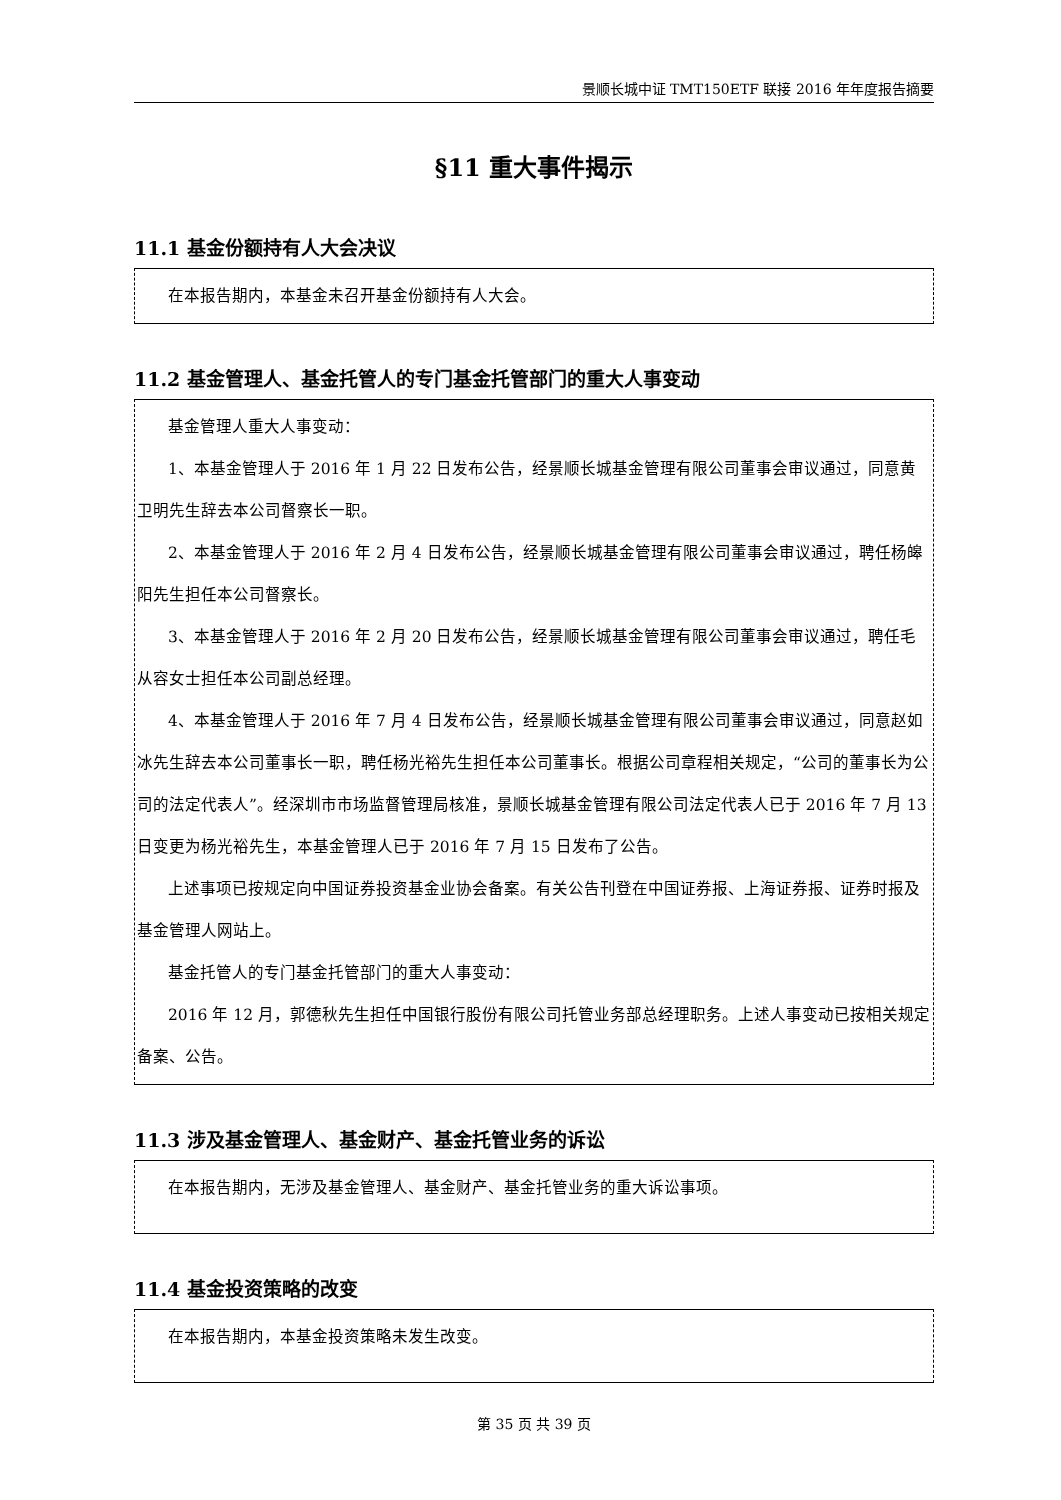景顺长城中证 TMT150ETF 联接 2016 年年度报告摘要
§11 重大事件揭示
11.1 基金份额持有人大会决议
在本报告期内，本基金未召开基金份额持有人大会。
11.2 基金管理人、基金托管人的专门基金托管部门的重大人事变动
基金管理人重大人事变动：
1、本基金管理人于 2016 年 1 月 22 日发布公告，经景顺长城基金管理有限公司董事会审议通过，同意黄卫明先生辞去本公司督察长一职。
2、本基金管理人于 2016 年 2 月 4 日发布公告，经景顺长城基金管理有限公司董事会审议通过，聘任杨皞阳先生担任本公司督察长。
3、本基金管理人于 2016 年 2 月 20 日发布公告，经景顺长城基金管理有限公司董事会审议通过，聘任毛从容女士担任本公司副总经理。
4、本基金管理人于 2016 年 7 月 4 日发布公告，经景顺长城基金管理有限公司董事会审议通过，同意赵如冰先生辞去本公司董事长一职，聘任杨光裕先生担任本公司董事长。根据公司章程相关规定，“公司的董事长为公司的法定代表人”。经深圳市市场监督管理局核准，景顺长城基金管理有限公司法定代表人已于 2016 年 7 月 13 日变更为杨光裕先生，本基金管理人已于 2016 年 7 月 15 日发布了公告。
上述事项已按规定向中国证券投资基金业协会备案。有关公告刊登在中国证券报、上海证券报、证券时报及基金管理人网站上。
基金托管人的专门基金托管部门的重大人事变动：
2016 年 12 月，郭德秋先生担任中国银行股份有限公司托管业务部总经理职务。上述人事变动已按相关规定备案、公告。
11.3 涉及基金管理人、基金财产、基金托管业务的诉讼
在本报告期内，无涉及基金管理人、基金财产、基金托管业务的重大诉讼事项。
11.4 基金投资策略的改变
在本报告期内，本基金投资策略未发生改变。
第 35 页 共 39 页